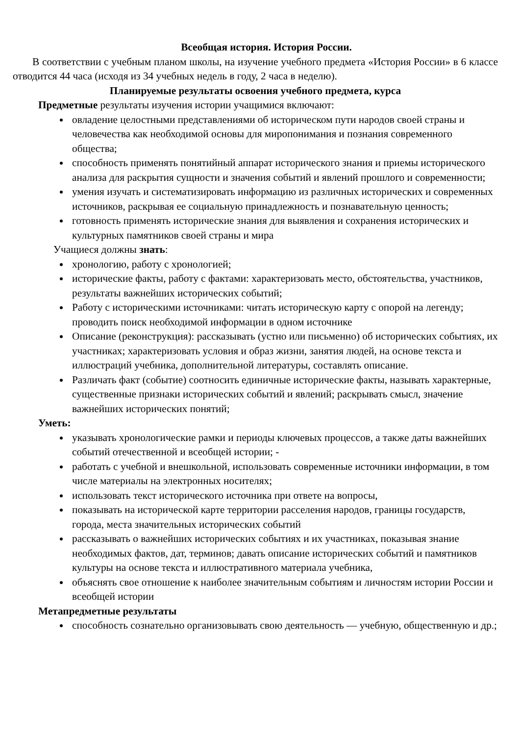Всеобщая история. История России.
В соответствии с учебным планом школы, на изучение учебного предмета «История России» в 6 классе отводится 44 часа (исходя из 34 учебных недель в году, 2 часа в неделю).
Планируемые результаты освоения учебного предмета, курса
Предметные результаты изучения истории учащимися включают:
овладение целостными представлениями об историческом пути народов своей страны и человечества как необходимой основы для миропонимания и познания современного общества;
способность применять понятийный аппарат исторического знания и приемы исторического анализа для раскрытия сущности и значения событий и явлений прошлого и современности;
умения изучать и систематизировать информацию из различных исторических и современных источников, раскрывая ее социальную принадлежность и познавательную ценность;
готовность применять исторические знания для выявления и сохранения исторических и культурных памятников своей страны и мира
Учащиеся должны знать:
хронологию, работу с хронологией;
исторические факты, работу с фактами: характеризовать место, обстоятельства, участников, результаты важнейших исторических событий;
Работу с историческими источниками: читать историческую карту с опорой на легенду; проводить поиск необходимой информации в одном источнике
Описание (реконструкция): рассказывать (устно или письменно) об исторических событиях, их участниках; характеризовать условия и образ жизни, занятия людей, на основе текста и иллюстраций учебника, дополнительной литературы, составлять описание.
Различать факт (событие) соотносить единичные исторические факты, называть характерные, существенные признаки исторических событий и явлений; раскрывать смысл, значение важнейших исторических понятий;
Уметь:
указывать хронологические рамки и периоды ключевых процессов, а также даты важнейших событий отечественной и всеобщей истории; -
работать с учебной и внешкольной, использовать современные источники информации, в том числе материалы на электронных носителях;
использовать текст исторического источника при ответе на вопросы,
показывать на исторической карте территории расселения народов, границы государств, города, места значительных исторических событий
рассказывать о важнейших исторических событиях и их участниках, показывая знание необходимых фактов, дат, терминов; давать описание исторических событий и памятников культуры на основе текста и иллюстративного материала учебника,
объяснять свое отношение к наиболее значительным событиям и личностям истории России и всеобщей истории
Метапредметные результаты
способность сознательно организовывать свою деятельность — учебную, общественную и др.;